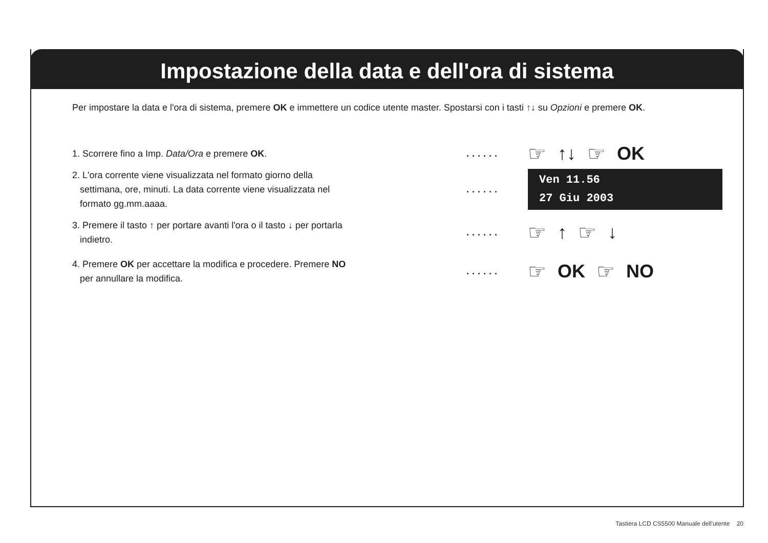Impostazione della data e dell'ora di sistema
Per impostare la data e l'ora di sistema, premere OK e immettere un codice utente master. Spostarsi con i tasti ↑↓ su Opzioni e premere OK.
1. Scorrere fino a Imp. Data/Ora e premere OK. ......
☞ ↑↓ ☞ OK
2. L'ora corrente viene visualizzata nel formato giorno della
settimana, ore, minuti. La data corrente viene visualizzata nel
formato gg.mm.aaaa.
......
Ven 11.56
27 Giu 2003
3. Premere il tasto ↑ per portare avanti l'ora o il tasto ↓ per portarla
indietro.
......
☞ ↑ ☞ ↓
4. Premere OK per accettare la modifica e procedere. Premere NO
per annullare la modifica.
......
☞ OK ☞ NO
Tastiera LCD CS5500 Manuale dell'utente 20